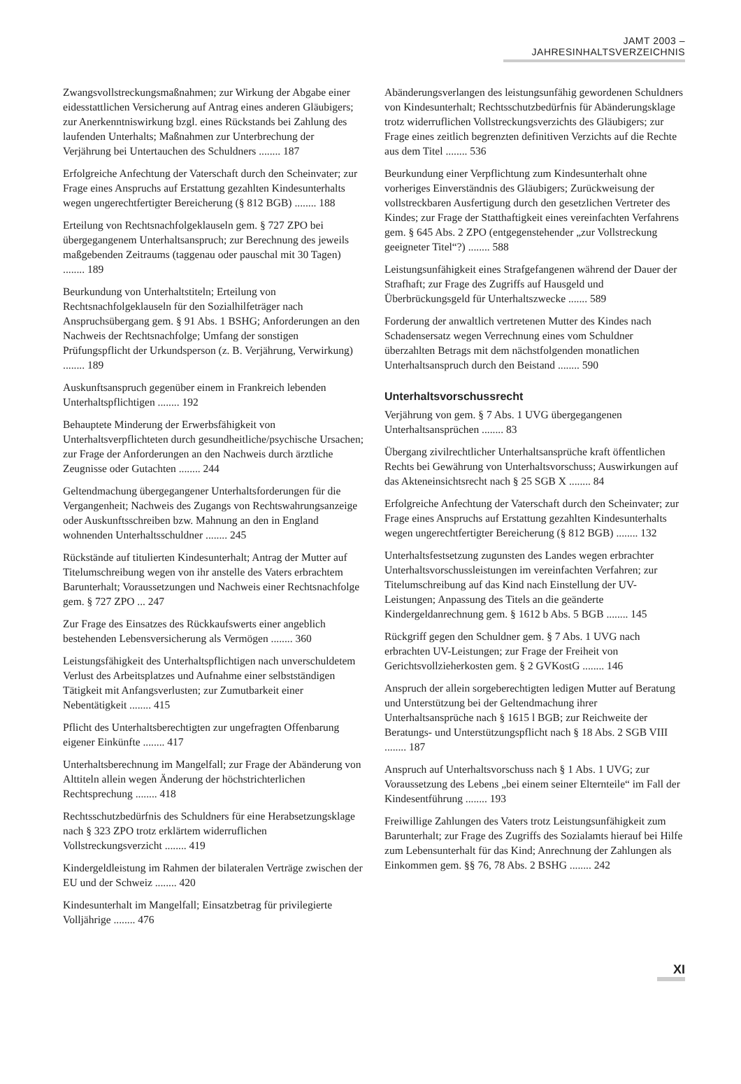JAMT 2003 – JAHRESINHALTSVERZEICHNIS
Zwangsvollstreckungsmaßnahmen; zur Wirkung der Abgabe einer eidesstattlichen Versicherung auf Antrag eines anderen Gläubigers; zur Anerkenntniswirkung bzgl. eines Rückstands bei Zahlung des laufenden Unterhalts; Maßnahmen zur Unterbrechung der Verjährung bei Untertauchen des Schuldners ........ 187
Erfolgreiche Anfechtung der Vaterschaft durch den Scheinvater; zur Frage eines Anspruchs auf Erstattung gezahlten Kindesunterhalts wegen ungerechtfertigter Bereicherung (§ 812 BGB) ........ 188
Erteilung von Rechtsnachfolgeklauseln gem. § 727 ZPO bei übergegangenem Unterhaltsanspruch; zur Berechnung des jeweils maßgebenden Zeitraums (taggenau oder pauschal mit 30 Tagen) ........ 189
Beurkundung von Unterhaltstiteln; Erteilung von Rechtsnachfolgeklauseln für den Sozialhilfeträger nach Anspruchsübergang gem. § 91 Abs. 1 BSHG; Anforderungen an den Nachweis der Rechtsnachfolge; Umfang der sonstigen Prüfungspflicht der Urkundsperson (z. B. Verjährung, Verwirkung) ........ 189
Auskunftsanspruch gegenüber einem in Frankreich lebenden Unterhaltspflichtigen ........ 192
Behauptete Minderung der Erwerbsfähigkeit von Unterhaltsverpflichteten durch gesundheitliche/psychische Ursachen; zur Frage der Anforderungen an den Nachweis durch ärztliche Zeugnisse oder Gutachten ........ 244
Geltendmachung übergegangener Unterhaltsforderungen für die Vergangenheit; Nachweis des Zugangs von Rechtswahrungsanzeige oder Auskunftsschreiben bzw. Mahnung an den in England wohnenden Unterhaltsschuldner ........ 245
Rückstände auf titulierten Kindesunterhalt; Antrag der Mutter auf Titelumschreibung wegen von ihr anstelle des Vaters erbrachtem Barunterhalt; Voraussetzungen und Nachweis einer Rechtsnachfolge gem. § 727 ZPO ... 247
Zur Frage des Einsatzes des Rückkaufswerts einer angeblich bestehenden Lebensversicherung als Vermögen ........ 360
Leistungsfähigkeit des Unterhaltspflichtigen nach unverschuldetem Verlust des Arbeitsplatzes und Aufnahme einer selbstständigen Tätigkeit mit Anfangsverlusten; zur Zumutbarkeit einer Nebentätigkeit ........ 415
Pflicht des Unterhaltsberechtigten zur ungefragten Offenbarung eigener Einkünfte ........ 417
Unterhaltsberechnung im Mangelfall; zur Frage der Abänderung von Alttiteln allein wegen Änderung der höchstrichterlichen Rechtsprechung ........ 418
Rechtsschutzbedürfnis des Schuldners für eine Herabsetzungsklage nach § 323 ZPO trotz erklärtem widerruflichen Vollstreckungsverzicht ........ 419
Kindergeldleistung im Rahmen der bilateralen Verträge zwischen der EU und der Schweiz ........ 420
Kindesunterhalt im Mangelfall; Einsatzbetrag für privilegierte Volljährige ........ 476
Abänderungsverlangen des leistungsunfähig gewordenen Schuldners von Kindesunterhalt; Rechtsschutzbedürfnis für Abänderungsklage trotz widerruflichen Vollstreckungsverzichts des Gläubigers; zur Frage eines zeitlich begrenzten definitiven Verzichts auf die Rechte aus dem Titel ........ 536
Beurkundung einer Verpflichtung zum Kindesunterhalt ohne vorheriges Einverständnis des Gläubigers; Zurückweisung der vollstreckbaren Ausfertigung durch den gesetzlichen Vertreter des Kindes; zur Frage der Statthaftigkeit eines vereinfachten Verfahrens gem. § 645 Abs. 2 ZPO (entgegenstehender „zur Vollstreckung geeigneter Titel“?) ........ 588
Leistungsunfähigkeit eines Strafgefangenen während der Dauer der Strafhaft; zur Frage des Zugriffs auf Hausgeld und Überbrückungsgeld für Unterhaltszwecke ....... 589
Forderung der anwaltlich vertretenen Mutter des Kindes nach Schadensersatz wegen Verrechnung eines vom Schuldner überzahlten Betrags mit dem nächstfolgenden monatlichen Unterhaltsanspruch durch den Beistand ........ 590
Unterhaltsvorschussrecht
Verjährung von gem. § 7 Abs. 1 UVG übergegangenen Unterhaltsansprüchen ........ 83
Übergang zivilrechtlicher Unterhaltsansprüche kraft öffentlichen Rechts bei Gewährung von Unterhaltsvorschuss; Auswirkungen auf das Akteneinsichtsrecht nach § 25 SGB X ........ 84
Erfolgreiche Anfechtung der Vaterschaft durch den Scheinvater; zur Frage eines Anspruchs auf Erstattung gezahlten Kindesunterhalts wegen ungerechtfertigter Bereicherung (§ 812 BGB) ........ 132
Unterhaltsfestsetzung zugunsten des Landes wegen erbrachter Unterhaltsvorschussleistungen im vereinfachten Verfahren; zur Titelumschreibung auf das Kind nach Einstellung der UV-Leistungen; Anpassung des Titels an die geänderte Kindergeldanrechnung gem. § 1612 b Abs. 5 BGB ........ 145
Rückgriff gegen den Schuldner gem. § 7 Abs. 1 UVG nach erbrachten UV-Leistungen; zur Frage der Freiheit von Gerichtsvollzieherkosten gem. § 2 GVKostG ........ 146
Anspruch der allein sorgeberechtigten ledigen Mutter auf Beratung und Unterstützung bei der Geltendmachung ihrer Unterhaltsansprüche nach § 1615 l BGB; zur Reichweite der Beratungs- und Unterstützungspflicht nach § 18 Abs. 2 SGB VIII ........ 187
Anspruch auf Unterhaltsvorschuss nach § 1 Abs. 1 UVG; zur Voraussetzung des Lebens „bei einem seiner Elternteile“ im Fall der Kindesentführung ........ 193
Freiwillige Zahlungen des Vaters trotz Leistungsunfähigkeit zum Barunterhalt; zur Frage des Zugriffs des Sozialamts hierauf bei Hilfe zum Lebensunterhalt für das Kind; Anrechnung der Zahlungen als Einkommen gem. §§ 76, 78 Abs. 2 BSHG ........ 242
XI